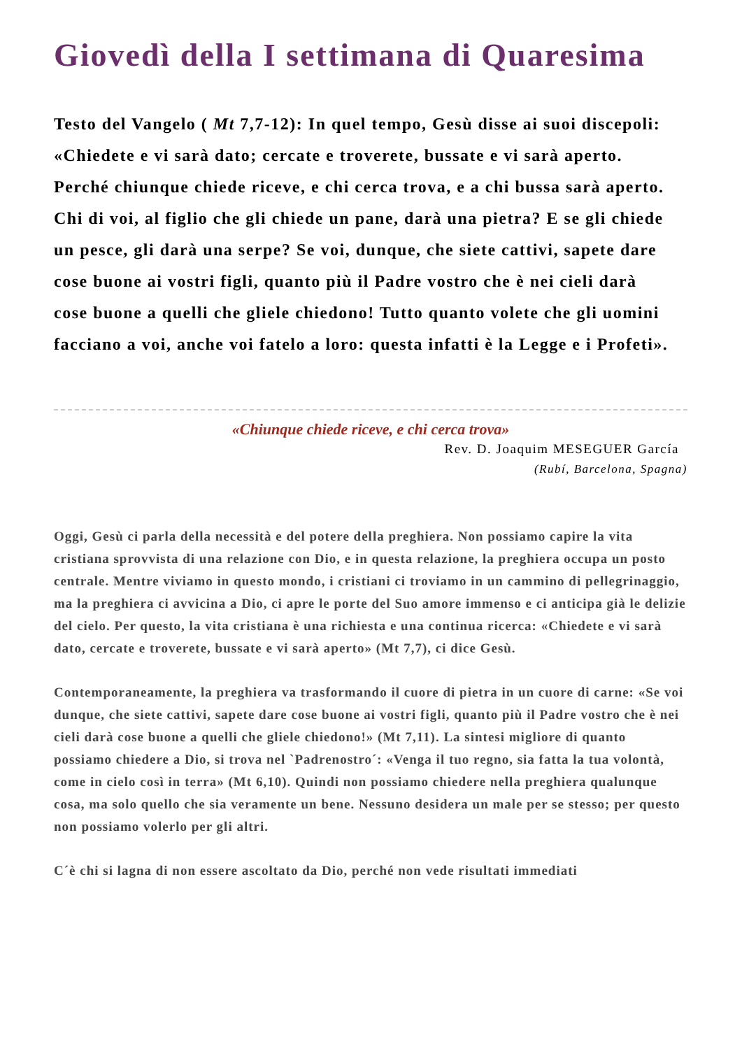Giovedì della I settimana di Quaresima
Testo del Vangelo ( Mt 7,7-12): In quel tempo, Gesù disse ai suoi discepoli: «Chiedete e vi sarà dato; cercate e troverete, bussate e vi sarà aperto. Perché chiunque chiede riceve, e chi cerca trova, e a chi bussa sarà aperto. Chi di voi, al figlio che gli chiede un pane, darà una pietra? E se gli chiede un pesce, gli darà una serpe? Se voi, dunque, che siete cattivi, sapete dare cose buone ai vostri figli, quanto più il Padre vostro che è nei cieli darà cose buone a quelli che gliele chiedono! Tutto quanto volete che gli uomini facciano a voi, anche voi fatelo a loro: questa infatti è la Legge e i Profeti».
«Chiunque chiede riceve, e chi cerca trova»
Rev. D. Joaquim MESEGUER García
(Rubí, Barcelona, Spagna)
Oggi, Gesù ci parla della necessità e del potere della preghiera. Non possiamo capire la vita cristiana sprovvista di una relazione con Dio, e in questa relazione, la preghiera occupa un posto centrale. Mentre viviamo in questo mondo, i cristiani ci troviamo in un cammino di pellegrinaggio, ma la preghiera ci avvicina a Dio, ci apre le porte del Suo amore immenso e ci anticipa già le delizie del cielo. Per questo, la vita cristiana è una richiesta e una continua ricerca: «Chiedete e vi sarà dato, cercate e troverete, bussate e vi sarà aperto» (Mt 7,7), ci dice Gesù.
Contemporaneamente, la preghiera va trasformando il cuore di pietra in un cuore di carne: «Se voi dunque, che siete cattivi, sapete dare cose buone ai vostri figli, quanto più il Padre vostro che è nei cieli darà cose buone a quelli che gliele chiedono!» (Mt 7,11). La sintesi migliore di quanto possiamo chiedere a Dio, si trova nel `Padrenostro´: «Venga il tuo regno, sia fatta la tua volontà, come in cielo così in terra» (Mt 6,10). Quindi non possiamo chiedere nella preghiera qualunque cosa, ma solo quello che sia veramente un bene. Nessuno desidera un male per se stesso; per questo non possiamo volerlo per gli altri.
C´è chi si lagna di non essere ascoltato da Dio, perché non vede risultati immediati